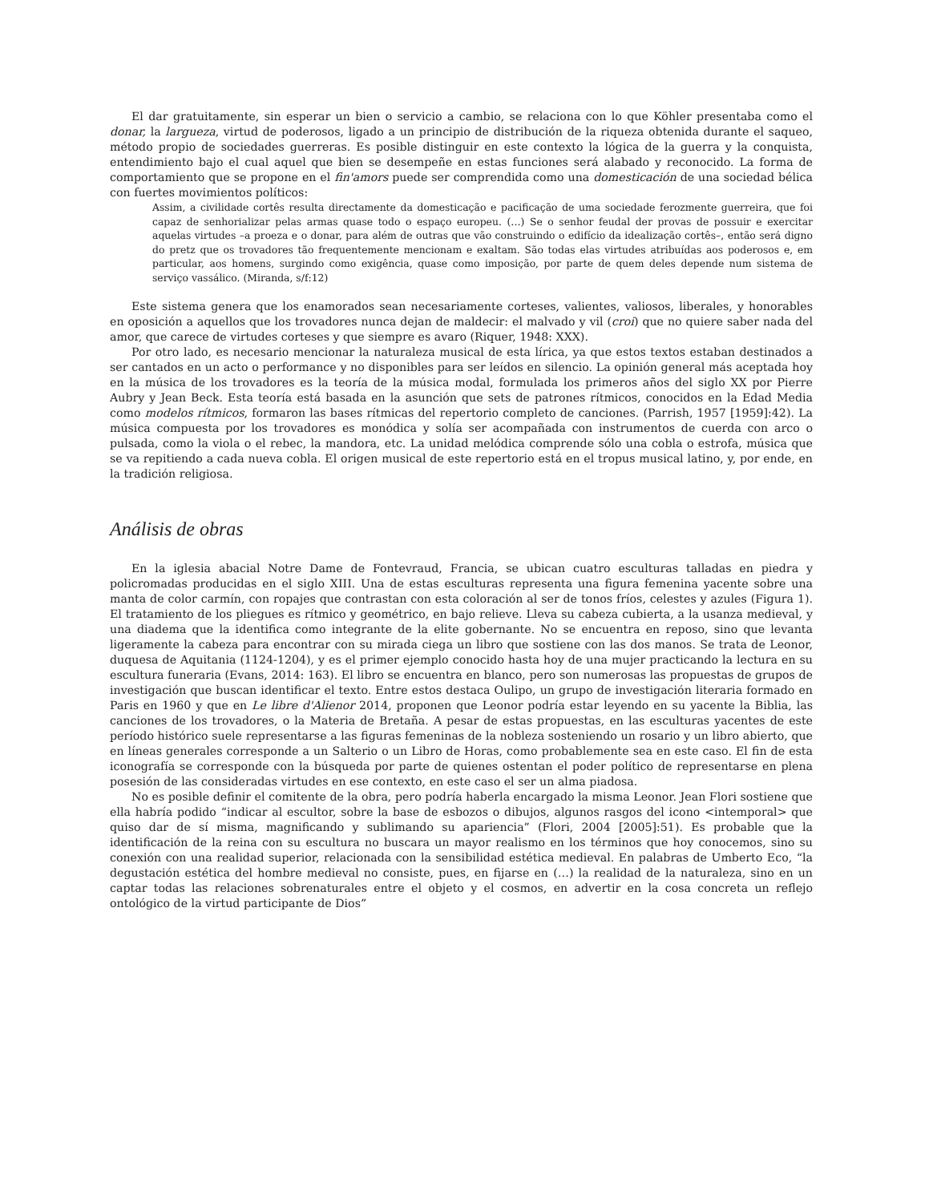El dar gratuitamente, sin esperar un bien o servicio a cambio, se relaciona con lo que Köhler presentaba como el donar, la largueza, virtud de poderosos, ligado a un principio de distribución de la riqueza obtenida durante el saqueo, método propio de sociedades guerreras. Es posible distinguir en este contexto la lógica de la guerra y la conquista, entendimiento bajo el cual aquel que bien se desempeñe en estas funciones será alabado y reconocido. La forma de comportamiento que se propone en el fin'amors puede ser comprendida como una domesticación de una sociedad bélica con fuertes movimientos políticos:
Assim, a civilidade cortês resulta directamente da domesticação e pacificação de uma sociedade ferozmente guerreira, que foi capaz de senhorializar pelas armas quase todo o espaço europeu. (…) Se o senhor feudal der provas de possuir e exercitar aquelas virtudes –a proeza e o donar, para além de outras que vão construindo o edifício da idealização cortês–, então será digno do pretz que os trovadores tão frequentemente mencionam e exaltam. São todas elas virtudes atribuídas aos poderosos e, em particular, aos homens, surgindo como exigência, quase como imposição, por parte de quem deles depende num sistema de serviço vassálico. (Miranda, s/f:12)
Este sistema genera que los enamorados sean necesariamente corteses, valientes, valiosos, liberales, y honorables en oposición a aquellos que los trovadores nunca dejan de maldecir: el malvado y vil (croi) que no quiere saber nada del amor, que carece de virtudes corteses y que siempre es avaro (Riquer, 1948: XXX).
Por otro lado, es necesario mencionar la naturaleza musical de esta lírica, ya que estos textos estaban destinados a ser cantados en un acto o performance y no disponibles para ser leídos en silencio. La opinión general más aceptada hoy en la música de los trovadores es la teoría de la música modal, formulada los primeros años del siglo XX por Pierre Aubry y Jean Beck. Esta teoría está basada en la asunción que sets de patrones rítmicos, conocidos en la Edad Media como modelos rítmicos, formaron las bases rítmicas del repertorio completo de canciones. (Parrish, 1957 [1959]:42). La música compuesta por los trovadores es monódica y solía ser acompañada con instrumentos de cuerda con arco o pulsada, como la viola o el rebec, la mandora, etc. La unidad melódica comprende sólo una cobla o estrofa, música que se va repitiendo a cada nueva cobla. El origen musical de este repertorio está en el tropus musical latino, y, por ende, en la tradición religiosa.
Análisis de obras
En la iglesia abacial Notre Dame de Fontevraud, Francia, se ubican cuatro esculturas talladas en piedra y policromadas producidas en el siglo XIII. Una de estas esculturas representa una figura femenina yacente sobre una manta de color carmín, con ropajes que contrastan con esta coloración al ser de tonos fríos, celestes y azules (Figura 1). El tratamiento de los pliegues es rítmico y geométrico, en bajo relieve. Lleva su cabeza cubierta, a la usanza medieval, y una diadema que la identifica como integrante de la elite gobernante. No se encuentra en reposo, sino que levanta ligeramente la cabeza para encontrar con su mirada ciega un libro que sostiene con las dos manos. Se trata de Leonor, duquesa de Aquitania (1124-1204), y es el primer ejemplo conocido hasta hoy de una mujer practicando la lectura en su escultura funeraria (Evans, 2014: 163). El libro se encuentra en blanco, pero son numerosas las propuestas de grupos de investigación que buscan identificar el texto. Entre estos destaca Oulipo, un grupo de investigación literaria formado en Paris en 1960 y que en Le libre d'Alienor 2014, proponen que Leonor podría estar leyendo en su yacente la Biblia, las canciones de los trovadores, o la Materia de Bretaña. A pesar de estas propuestas, en las esculturas yacentes de este período histórico suele representarse a las figuras femeninas de la nobleza sosteniendo un rosario y un libro abierto, que en líneas generales corresponde a un Salterio o un Libro de Horas, como probablemente sea en este caso. El fin de esta iconografía se corresponde con la búsqueda por parte de quienes ostentan el poder político de representarse en plena posesión de las consideradas virtudes en ese contexto, en este caso el ser un alma piadosa.
No es posible definir el comitente de la obra, pero podría haberla encargado la misma Leonor. Jean Flori sostiene que ella habría podido “indicar al escultor, sobre la base de esbozos o dibujos, algunos rasgos del icono <intemporal> que quiso dar de sí misma, magnificando y sublimando su apariencia” (Flori, 2004 [2005]:51). Es probable que la identificación de la reina con su escultura no buscara un mayor realismo en los términos que hoy conocemos, sino su conexión con una realidad superior, relacionada con la sensibilidad estética medieval. En palabras de Umberto Eco, “la degustación estética del hombre medieval no consiste, pues, en fijarse en (…) la realidad de la naturaleza, sino en un captar todas las relaciones sobrenaturales entre el objeto y el cosmos, en advertir en la cosa concreta un reflejo ontológico de la virtud participante de Dios”